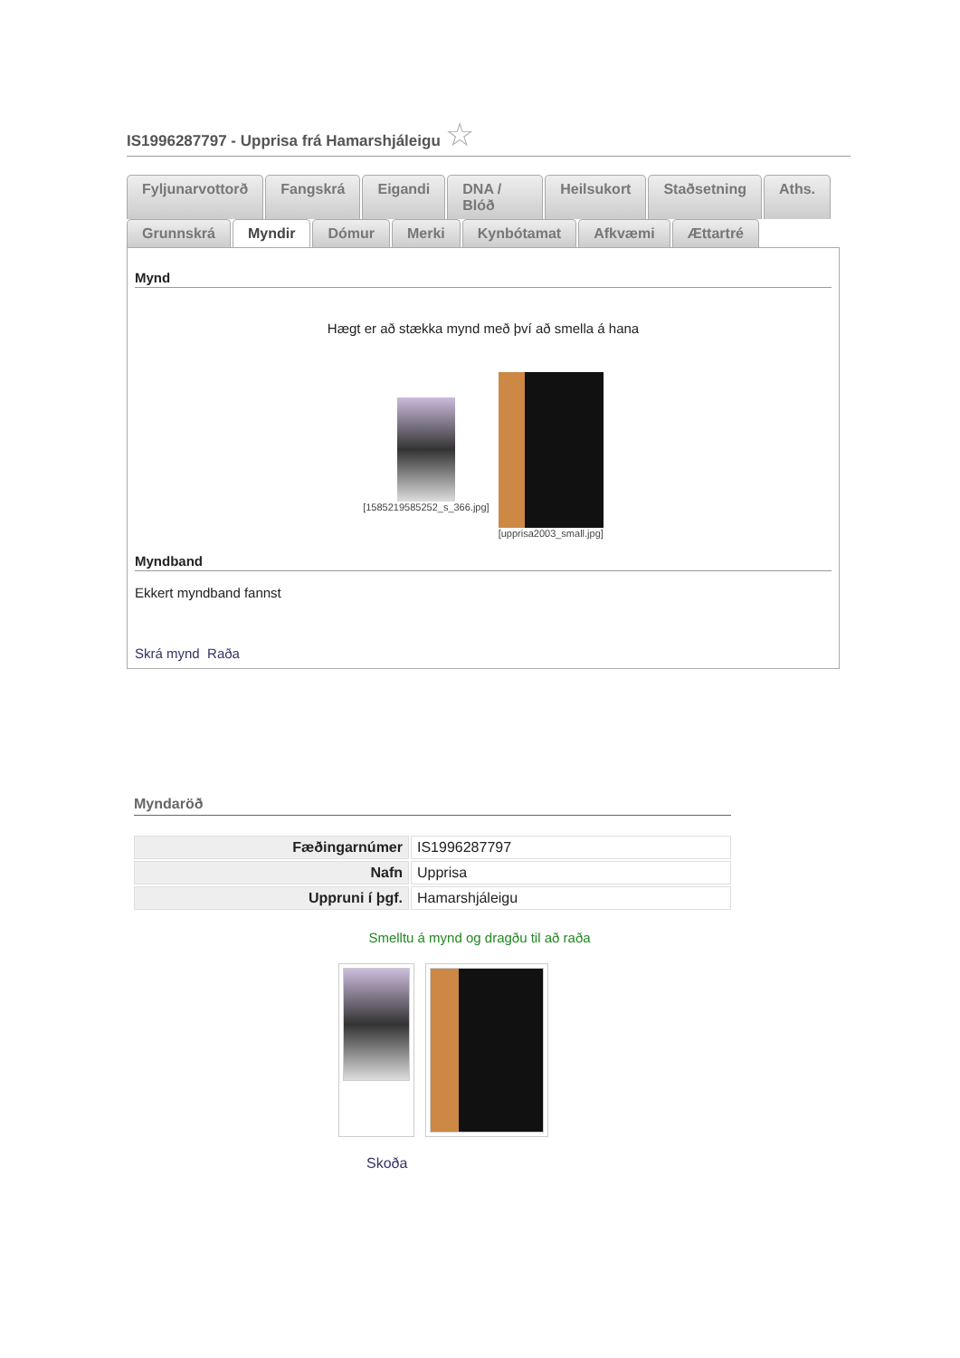IS1996287797 - Upprisa frá Hamarshjáleigu ☆
Fyljunarvottorð Fangskrá Eigandi DNA / Blóð Heilsukort Staðsetning Aths.
Grunnskrá Myndir Dómur Merki Kynbótamat Afkvæmi Ættartré
Mynd
Hægt er að stækka mynd með því að smella á hana
[1585219585252_s_366.jpg]
[upprisa2003_small.jpg]
Myndband
Ekkert myndband fannst
Skrá mynd Raða
Myndaröð
| Fæðingarnúmer | IS1996287797 |
| Nafn | Upprisa |
| Uppruni í þgf. | Hamarshjáleigu |
Smelltu á mynd og dragðu til að raða
Skoða